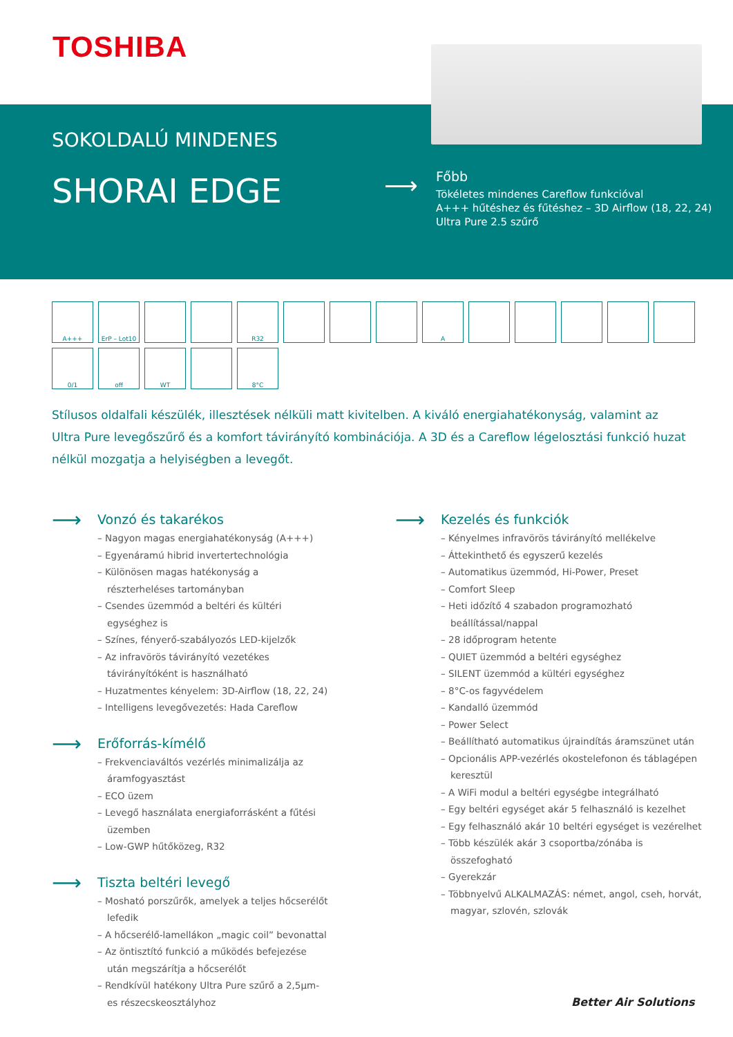TOSHIBA
SOKOLDALÚ MINDENES
SHORAI EDGE ⟶
Főbb
Tökéletes mindenes Careflow funkcióval
A+++ hűtéshez és fűtéshez – 3D Airflow (18, 22, 24)
Ultra Pure 2.5 szűrő
A+++
ErP – Lot10
R32
A
0/1
off
WT
8°C
Stílusos oldalfali készülék, illesztések nélküli matt kivitelben. A kiváló energiahatékonyság, valamint az Ultra Pure levegőszűrő és a komfort távirányító kombinációja. A 3D és a Careflow légelosztási funkció huzat nélkül mozgatja a helyiségben a levegőt.
⟶ Vonzó és takarékos
– Nagyon magas energiahatékonyság (A+++)
– Egyenáramú hibrid invertertechnológia
– Különösen magas hatékonyság a részterheléses tartományban
– Csendes üzemmód a beltéri és kültéri egységhez is
– Színes, fényerő-szabályozós LED-kijelzők
– Az infravörös távirányító vezetékes távirányítóként is használható
– Huzatmentes kényelem: 3D-Airflow (18, 22, 24)
– Intelligens levegővezetés: Hada Careflow
⟶ Erőforrás-kímélő
– Frekvenciaváltós vezérlés minimalizálja az áramfogyasztást
– ECO üzem
– Levegő használata energiaforrásként a fűtési üzemben
– Low-GWP hűtőközeg, R32
⟶ Tiszta beltéri levegő
– Mosható porszűrők, amelyek a teljes hőcserélőt lefedik
– A hőcserélő-lamellákon „magic coil” bevonattal
– Az öntisztító funkció a működés befejezése után megszárítja a hőcserélőt
– Rendkívül hatékony Ultra Pure szűrő a 2,5µm-es részecskeosztályhoz
⟶ Kezelés és funkciók
– Kényelmes infravörös távirányító mellékelve
– Áttekinthető és egyszerű kezelés
– Automatikus üzemmód, Hi-Power, Preset
– Comfort Sleep
– Heti időzítő 4 szabadon programozható beállítással/nappal
– 28 időprogram hetente
– QUIET üzemmód a beltéri egységhez
– SILENT üzemmód a kültéri egységhez
– 8°C-os fagyvédelem
– Kandalló üzemmód
– Power Select
– Beállítható automatikus újraindítás áramszünet után
– Opcionális APP-vezérlés okostelefonon és táblagépen keresztül
– A WiFi modul a beltéri egységbe integrálható
– Egy beltéri egységet akár 5 felhasználó is kezelhet
– Egy felhasználó akár 10 beltéri egységet is vezérelhet
– Több készülék akár 3 csoportba/zónába is összefogható
– Gyerekzár
– Többnyelvű ALKALMAZÁS: német, angol, cseh, horvát, magyar, szlovén, szlovák
Better Air Solutions